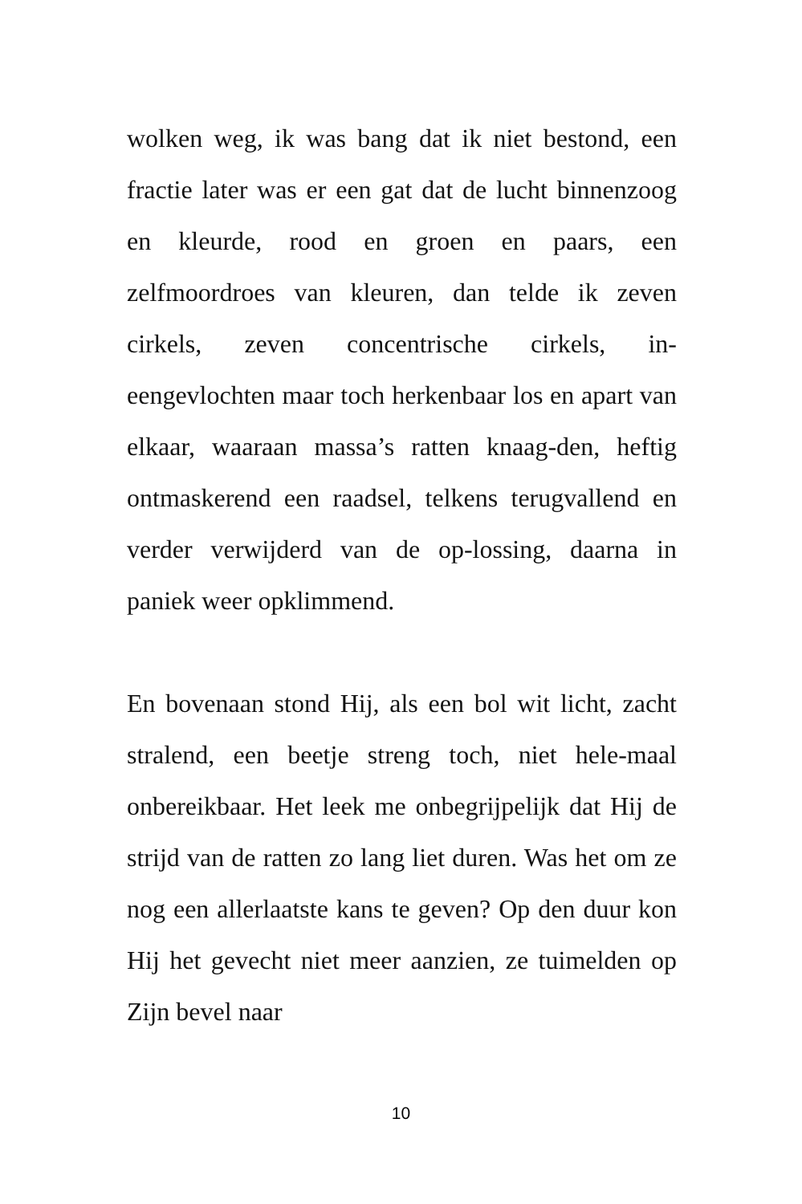wolken weg, ik was bang dat ik niet bestond, een fractie later was er een gat dat de lucht binnenzoog en kleurde, rood en groen en paars, een zelfmoordroes van kleuren, dan telde ik zeven cirkels, zeven concentrische cirkels, in-eengevlochten maar toch herkenbaar los en apart van elkaar, waaraan massa’s ratten knaag-den, heftig ontmaskerend een raadsel, telkens terugvallend en verder verwijderd van de op-lossing, daarna in paniek weer opklimmend.
En bovenaan stond Hij, als een bol wit licht, zacht stralend, een beetje streng toch, niet hele-maal onbereikbaar. Het leek me onbegrijpelijk dat Hij de strijd van de ratten zo lang liet duren. Was het om ze nog een allerlaatste kans te geven? Op den duur kon Hij het gevecht niet meer aanzien, ze tuimelden op Zijn bevel naar
10